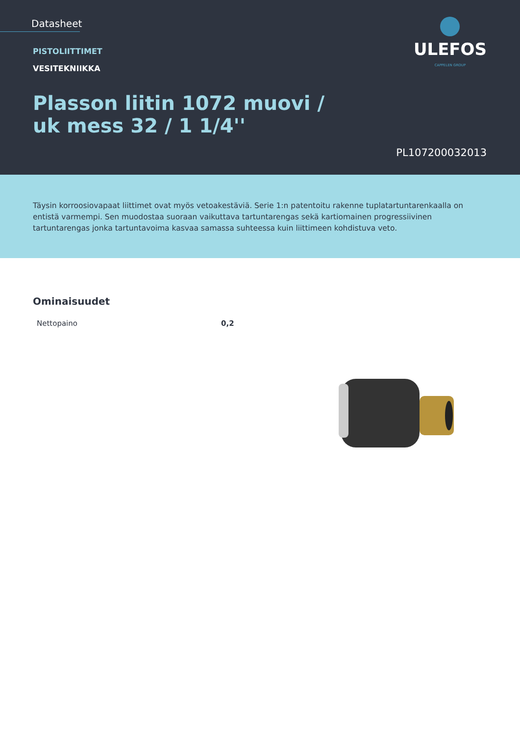Datasheet
PISTOLIITTIMET
VESITEKNIIKKA
Plasson liitin 1072 muovi /
uk mess 32 / 1 1/4''
PL107200032013
ULEFOS
CAPPELEN GROUP
Täysin korroosiovapaat liittimet ovat myös vetoakestäviä. Serie 1:n patentoitu rakenne tuplatartuntarenkaalla on entistä varmempi. Sen muodostaa suoraan vaikuttava tartuntarengas sekä kartiomainen progressiivinen tartuntarengas jonka tartuntavoima kasvaa samassa suhteessa kuin liittimeen kohdistuva veto.
Ominaisuudet
| Nettopaino | 0,2 |